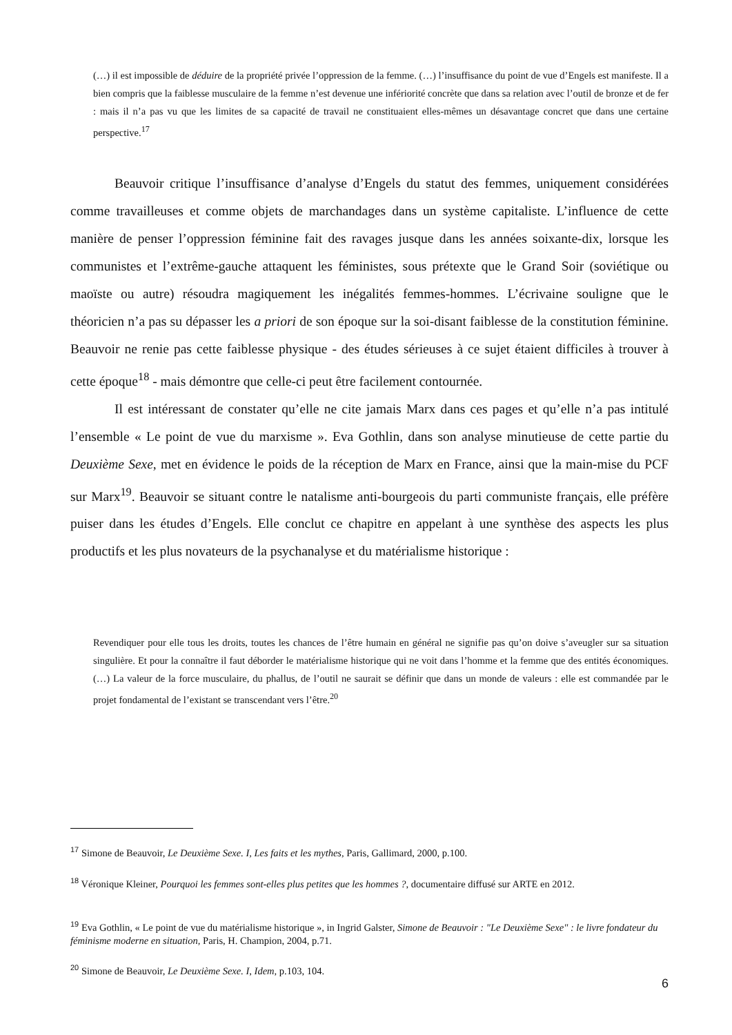(…) il est impossible de déduire de la propriété privée l’oppression de la femme. (…) l’insuffisance du point de vue d’Engels est manifeste. Il a bien compris que la faiblesse musculaire de la femme n’est devenue une infériorité concrète que dans sa relation avec l’outil de bronze et de fer : mais il n’a pas vu que les limites de sa capacité de travail ne constituaient elles-mêmes un désavantage concret que dans une certaine perspective.<sup>17</sup>
Beauvoir critique l’insuffisance d’analyse d’Engels du statut des femmes, uniquement considérées comme travailleuses et comme objets de marchandages dans un système capitaliste. L’influence de cette manière de penser l’oppression féminine fait des ravages jusque dans les années soixante-dix, lorsque les communistes et l’extrême-gauche attaquent les féministes, sous prétexte que le Grand Soir (soviétique ou maoïste ou autre) résoudra magiquement les inégalités femmes-hommes. L’écrivaine souligne que le théoricien n’a pas su dépasser les a priori de son époque sur la soi-disant faiblesse de la constitution féminine. Beauvoir ne renie pas cette faiblesse physique - des études sérieuses à ce sujet étaient difficiles à trouver à cette époque<sup>18</sup> - mais démontre que celle-ci peut être facilement contournée.
Il est intéressant de constater qu’elle ne cite jamais Marx dans ces pages et qu’elle n’a pas intitulé l’ensemble « Le point de vue du marxisme ». Eva Gothlin, dans son analyse minutieuse de cette partie du Deuxième Sexe, met en évidence le poids de la réception de Marx en France, ainsi que la main-mise du PCF sur Marx<sup>19</sup>. Beauvoir se situant contre le natalisme anti-bourgeois du parti communiste français, elle préfère puiser dans les études d’Engels. Elle conclut ce chapitre en appelant à une synthèse des aspects les plus productifs et les plus novateurs de la psychanalyse et du matérialisme historique :
Revendiquer pour elle tous les droits, toutes les chances de l’être humain en général ne signifie pas qu’on doive s’aveugler sur sa situation singulière. Et pour la connaître il faut déborder le matérialisme historique qui ne voit dans l’homme et la femme que des entités économiques. (…) La valeur de la force musculaire, du phallus, de l’outil ne saurait se définir que dans un monde de valeurs : elle est commandée par le projet fondamental de l’existant se transcendant vers l’être.<sup>20</sup>
<sup>17</sup> Simone de Beauvoir, Le Deuxième Sexe. I, Les faits et les mythes, Paris, Gallimard, 2000, p.100.
<sup>18</sup> Véronique Kleiner, Pourquoi les femmes sont-elles plus petites que les hommes ?, documentaire diffusé sur ARTE en 2012.
<sup>19</sup> Eva Gothlin, « Le point de vue du matérialisme historique », in Ingrid Galster, Simone de Beauvoir : "Le Deuxième Sexe" : le livre fondateur du féminisme moderne en situation, Paris, H. Champion, 2004, p.71.
<sup>20</sup> Simone de Beauvoir, Le Deuxième Sexe. I, Idem, p.103, 104.
6